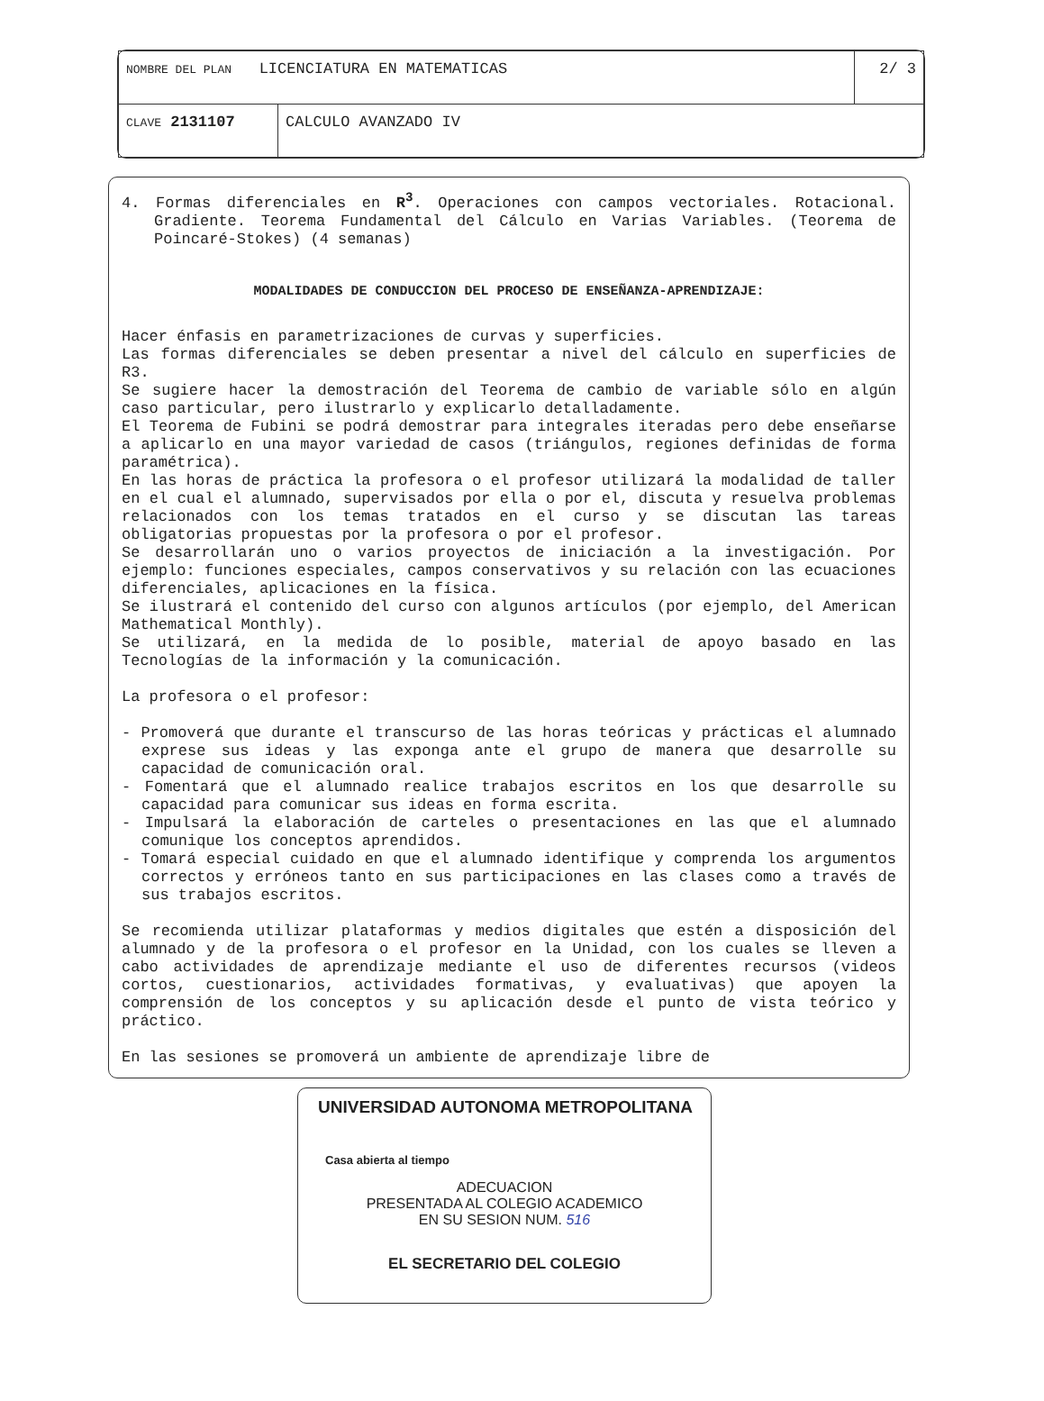| NOMBRE DEL PLAN LICENCIATURA EN MATEMATICAS | | 2/ 3 |
| CLAVE 2131107 | CALCULO AVANZADO IV | |
4. Formas diferenciales en R<sup>3</sup>. Operaciones con campos vectoriales. Rotacional. Gradiente. Teorema Fundamental del Cálculo en Varias Variables. (Teorema de Poincaré-Stokes) (4 semanas)
MODALIDADES DE CONDUCCION DEL PROCESO DE ENSEÑANZA-APRENDIZAJE:
Hacer énfasis en parametrizaciones de curvas y superficies.
Las formas diferenciales se deben presentar a nivel del cálculo en superficies de R3.
Se sugiere hacer la demostración del Teorema de cambio de variable sólo en algún caso particular, pero ilustrarlo y explicarlo detalladamente.
El Teorema de Fubini se podrá demostrar para integrales iteradas pero debe enseñarse a aplicarlo en una mayor variedad de casos (triángulos, regiones definidas de forma paramétrica).
En las horas de práctica la profesora o el profesor utilizará la modalidad de taller en el cual el alumnado, supervisados por ella o por el, discuta y resuelva problemas relacionados con los temas tratados en el curso y se discutan las tareas obligatorias propuestas por la profesora o por el profesor.
Se desarrollarán uno o varios proyectos de iniciación a la investigación. Por ejemplo: funciones especiales, campos conservativos y su relación con las ecuaciones diferenciales, aplicaciones en la física.
Se ilustrará el contenido del curso con algunos artículos (por ejemplo, del American Mathematical Monthly).
Se utilizará, en la medida de lo posible, material de apoyo basado en las Tecnologías de la información y la comunicación.
La profesora o el profesor:
- Promoverá que durante el transcurso de las horas teóricas y prácticas el alumnado exprese sus ideas y las exponga ante el grupo de manera que desarrolle su capacidad de comunicación oral.
- Fomentará que el alumnado realice trabajos escritos en los que desarrolle su capacidad para comunicar sus ideas en forma escrita.
- Impulsará la elaboración de carteles o presentaciones en las que el alumnado comunique los conceptos aprendidos.
- Tomará especial cuidado en que el alumnado identifique y comprenda los argumentos correctos y erróneos tanto en sus participaciones en las clases como a través de sus trabajos escritos.
Se recomienda utilizar plataformas y medios digitales que estén a disposición del alumnado y de la profesora o el profesor en la Unidad, con los cuales se lleven a cabo actividades de aprendizaje mediante el uso de diferentes recursos (videos cortos, cuestionarios, actividades formativas, y evaluativas) que apoyen la comprensión de los conceptos y su aplicación desde el punto de vista teórico y práctico.
En las sesiones se promoverá un ambiente de aprendizaje libre de
UNIVERSIDAD AUTONOMA METROPOLITANA
Casa abierta al tiempo
ADECUACION
PRESENTADA AL COLEGIO ACADEMICO
EN SU SESION NUM. 516
EL SECRETARIO DEL COLEGIO